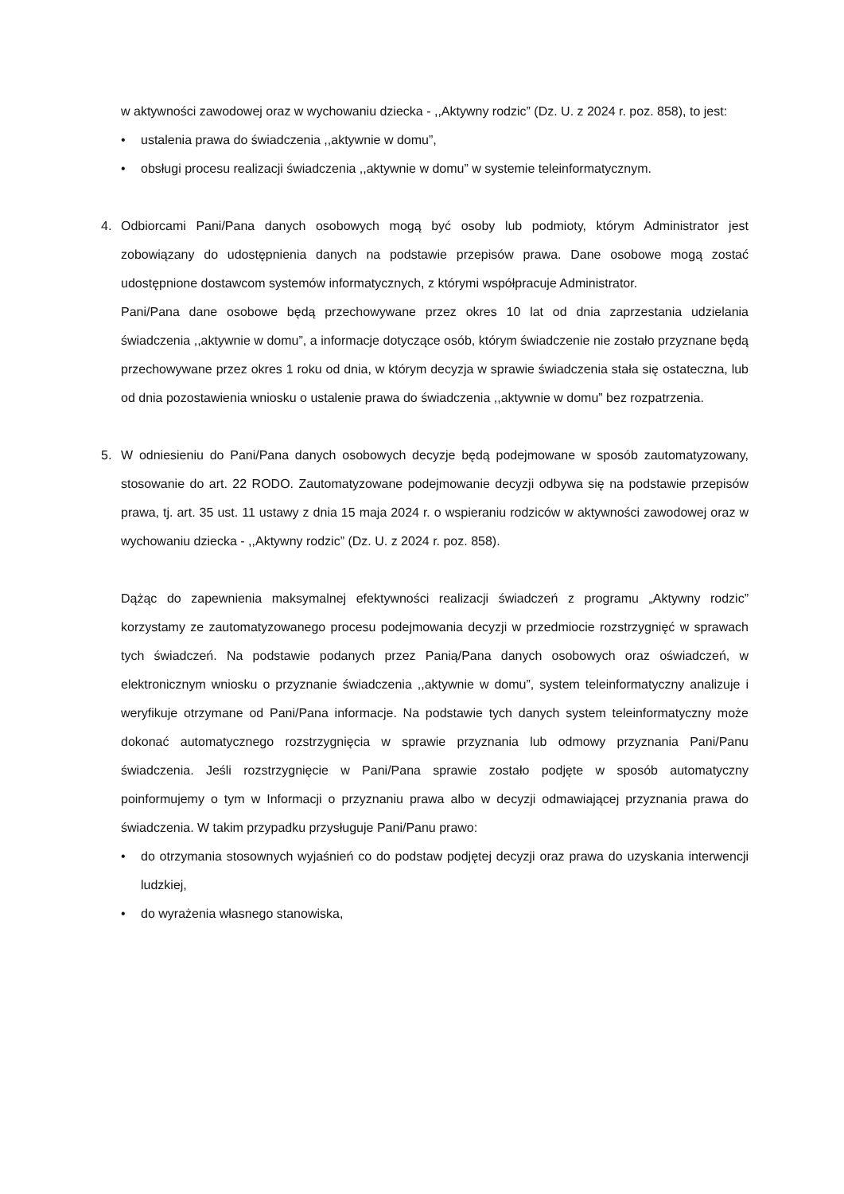w aktywności zawodowej oraz w wychowaniu dziecka - ,,Aktywny rodzic” (Dz. U. z 2024 r. poz. 858), to jest:
• ustalenia prawa do świadczenia ,,aktywnie w domu”,
• obsługi procesu realizacji świadczenia ,,aktywnie w domu” w systemie teleinformatycznym.
4. Odbiorcami Pani/Pana danych osobowych mogą być osoby lub podmioty, którym Administrator jest zobowiązany do udostępnienia danych na podstawie przepisów prawa. Dane osobowe mogą zostać udostępnione dostawcom systemów informatycznych, z którymi współpracuje Administrator.
Pani/Pana dane osobowe będą przechowywane przez okres 10 lat od dnia zaprzestania udzielania świadczenia ,,aktywnie w domu”, a informacje dotyczące osób, którym świadczenie nie zostało przyznane będą przechowywane przez okres 1 roku od dnia, w którym decyzja w sprawie świadczenia stała się ostateczna, lub od dnia pozostawienia wniosku o ustalenie prawa do świadczenia ,,aktywnie w domu” bez rozpatrzenia.
5. W odniesieniu do Pani/Pana danych osobowych decyzje będą podejmowane w sposób zautomatyzowany, stosowanie do art. 22 RODO. Zautomatyzowane podejmowanie decyzji odbywa się na podstawie przepisów prawa, tj. art. 35 ust. 11 ustawy z dnia 15 maja 2024 r. o wspieraniu rodziców w aktywności zawodowej oraz w wychowaniu dziecka - ,,Aktywny rodzic” (Dz. U. z 2024 r. poz. 858).
Dążąc do zapewnienia maksymalnej efektywności realizacji świadczeń z programu „Aktywny rodzic” korzystamy ze zautomatyzowanego procesu podejmowania decyzji w przedmiocie rozstrzygnięć w sprawach tych świadczeń. Na podstawie podanych przez Panią/Pana danych osobowych oraz oświadczeń, w elektronicznym wniosku o przyznanie świadczenia ,,aktywnie w domu”, system teleinformatyczny analizuje i weryfikuje otrzymane od Pani/Pana informacje. Na podstawie tych danych system teleinformatyczny może dokonać automatycznego rozstrzygnięcia w sprawie przyznania lub odmowy przyznania Pani/Panu świadczenia. Jeśli rozstrzygnięcie w Pani/Pana sprawie zostało podjęte w sposób automatyczny poinformujemy o tym w Informacji o przyznaniu prawa albo w decyzji odmawiającej przyznania prawa do świadczenia. W takim przypadku przysługuje Pani/Panu prawo:
• do otrzymania stosownych wyjaśnień co do podstaw podjętej decyzji oraz prawa do uzyskania interwencji ludzkiej,
• do wyrażenia własnego stanowiska,